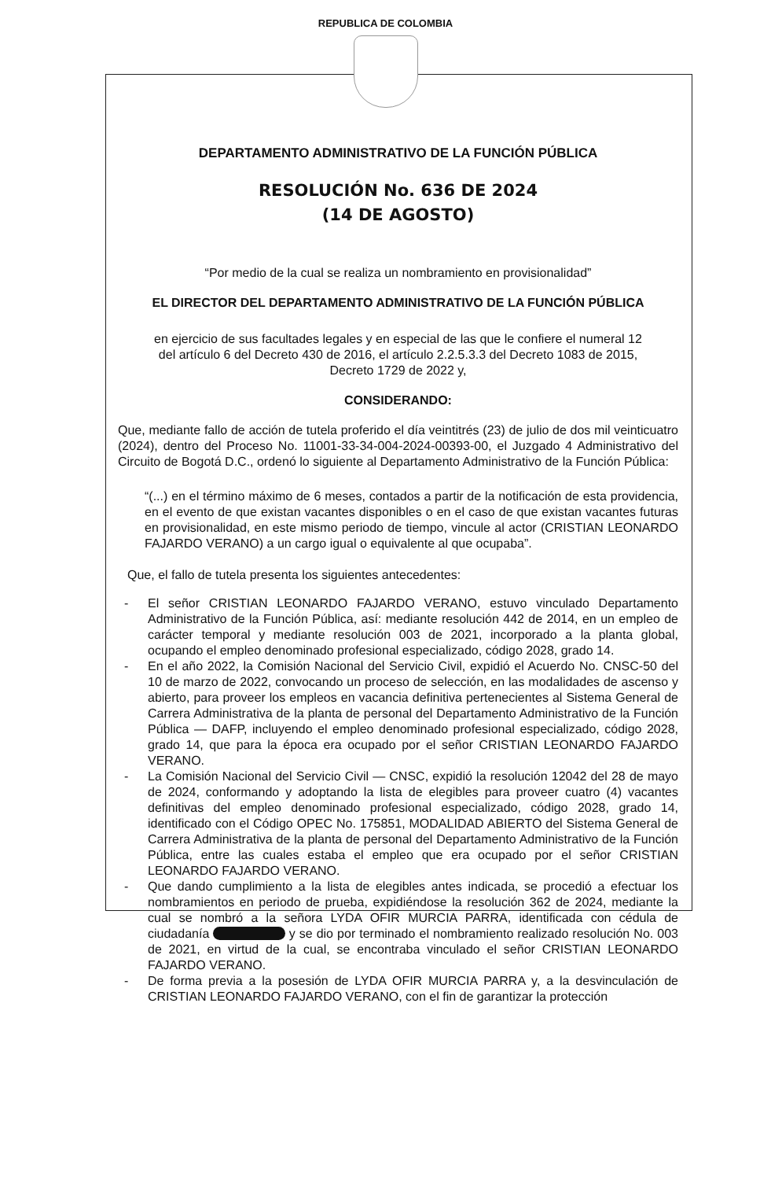REPUBLICA DE COLOMBIA
DEPARTAMENTO ADMINISTRATIVO DE LA FUNCIÓN PÚBLICA
RESOLUCIÓN No. 636 DE 2024
(14 DE AGOSTO)
“Por medio de la cual se realiza un nombramiento en provisionalidad”
EL DIRECTOR DEL DEPARTAMENTO ADMINISTRATIVO DE LA FUNCIÓN PÚBLICA
en ejercicio de sus facultades legales y en especial de las que le confiere el numeral 12 del artículo 6 del Decreto 430 de 2016, el artículo 2.2.5.3.3 del Decreto 1083 de 2015, Decreto 1729 de 2022 y,
CONSIDERANDO:
Que, mediante fallo de acción de tutela proferido el día veintitrés (23) de julio de dos mil veinticuatro (2024), dentro del Proceso No. 11001-33-34-004-2024-00393-00, el Juzgado 4 Administrativo del Circuito de Bogotá D.C., ordenó lo siguiente al Departamento Administrativo de la Función Pública:
“(...) en el término máximo de 6 meses, contados a partir de la notificación de esta providencia, en el evento de que existan vacantes disponibles o en el caso de que existan vacantes futuras en provisionalidad, en este mismo periodo de tiempo, vincule al actor (CRISTIAN LEONARDO FAJARDO VERANO) a un cargo igual o equivalente al que ocupaba”.
Que, el fallo de tutela presenta los siguientes antecedentes:
- El señor CRISTIAN LEONARDO FAJARDO VERANO, estuvo vinculado Departamento Administrativo de la Función Pública, así: mediante resolución 442 de 2014, en un empleo de carácter temporal y mediante resolución 003 de 2021, incorporado a la planta global, ocupando el empleo denominado profesional especializado, código 2028, grado 14.
- En el año 2022, la Comisión Nacional del Servicio Civil, expidió el Acuerdo No. CNSC-50 del 10 de marzo de 2022, convocando un proceso de selección, en las modalidades de ascenso y abierto, para proveer los empleos en vacancia definitiva pertenecientes al Sistema General de Carrera Administrativa de la planta de personal del Departamento Administrativo de la Función Pública — DAFP, incluyendo el empleo denominado profesional especializado, código 2028, grado 14, que para la época era ocupado por el señor CRISTIAN LEONARDO FAJARDO VERANO.
- La Comisión Nacional del Servicio Civil — CNSC, expidió la resolución 12042 del 28 de mayo de 2024, conformando y adoptando la lista de elegibles para proveer cuatro (4) vacantes definitivas del empleo denominado profesional especializado, código 2028, grado 14, identificado con el Código OPEC No. 175851, MODALIDAD ABIERTO del Sistema General de Carrera Administrativa de la planta de personal del Departamento Administrativo de la Función Pública, entre las cuales estaba el empleo que era ocupado por el señor CRISTIAN LEONARDO FAJARDO VERANO.
- Que dando cumplimiento a la lista de elegibles antes indicada, se procedió a efectuar los nombramientos en periodo de prueba, expidiéndose la resolución 362 de 2024, mediante la cual se nombró a la señora LYDA OFIR MURCIA PARRA, identificada con cédula de ciudadanía y se dio por terminado el nombramiento realizado resolución No. 003 de 2021, en virtud de la cual, se encontraba vinculado el señor CRISTIAN LEONARDO FAJARDO VERANO.
- De forma previa a la posesión de LYDA OFIR MURCIA PARRA y, a la desvinculación de CRISTIAN LEONARDO FAJARDO VERANO, con el fin de garantizar la protección